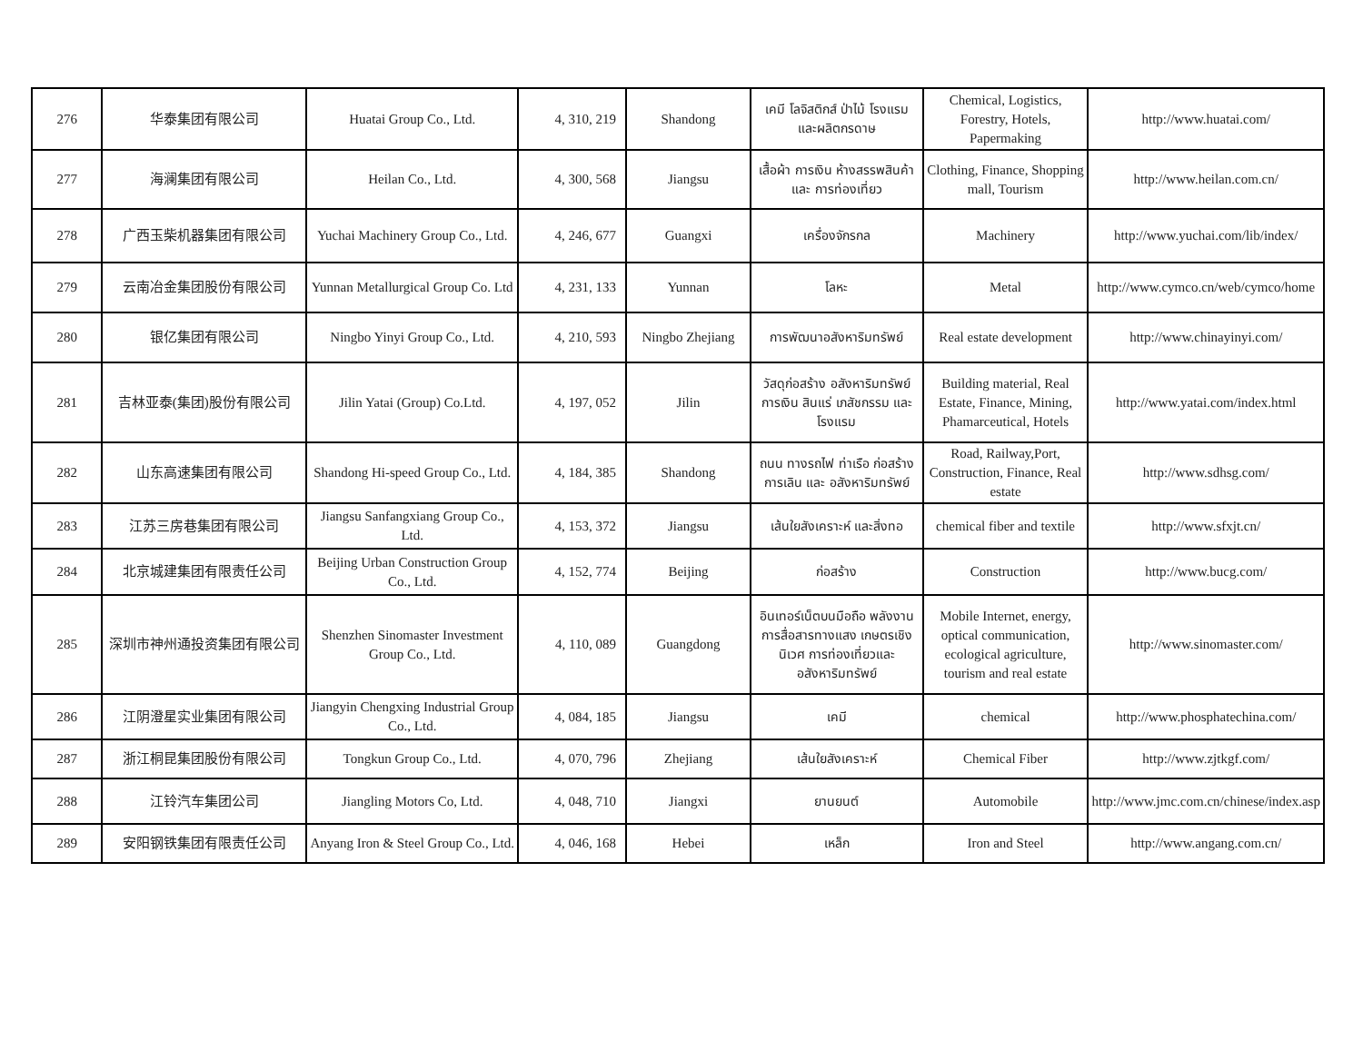| 276 | 华泰集团有限公司 | Huatai Group Co., Ltd. | 4, 310, 219 | Shandong | เคมี โลจิสติกส์ ป่าไม้ โรงแรม และผลิตกรดาษ | Chemical, Logistics, Forestry, Hotels, Papermaking | http://www.huatai.com/ |
| 277 | 海澜集团有限公司 | Heilan Co., Ltd. | 4, 300, 568 | Jiangsu | เสื้อผ้า การเงิน ห้างสรรพสินค้าและ การท่องเที่ยว | Clothing, Finance, Shopping mall, Tourism | http://www.heilan.com.cn/ |
| 278 | 广西玉柴机器集团有限公司 | Yuchai Machinery Group Co., Ltd. | 4, 246, 677 | Guangxi | เครื่องจักรกล | Machinery | http://www.yuchai.com/lib/index/ |
| 279 | 云南冶金集团股份有限公司 | Yunnan Metallurgical Group Co. Ltd | 4, 231, 133 | Yunnan | โลหะ | Metal | http://www.cymco.cn/web/cymco/home |
| 280 | 银亿集团有限公司 | Ningbo Yinyi Group Co., Ltd. | 4, 210, 593 | Ningbo Zhejiang | การพัฒนาอสังหาริมทรัพย์ | Real estate development | http://www.chinayinyi.com/ |
| 281 | 吉林亚泰(集团)股份有限公司 | Jilin Yatai (Group) Co.Ltd. | 4, 197, 052 | Jilin | วัสดุก่อสร้าง อสังหาริมทรัพย์ การเงิน สินแร่ เภสัชกรรม และโรงแรม | Building material, Real Estate, Finance, Mining, Phamarceutical, Hotels | http://www.yatai.com/index.html |
| 282 | 山东高速集团有限公司 | Shandong Hi-speed Group Co., Ltd. | 4, 184, 385 | Shandong | ถนน ทางรถไฟ ท่าเรือ ก่อสร้าง การเลิน และ อสังหาริมทรัพย์ | Road, Railway,Port, Construction, Finance, Real estate | http://www.sdhsg.com/ |
| 283 | 江苏三房巷集团有限公司 | Jiangsu Sanfangxiang Group Co., Ltd. | 4, 153, 372 | Jiangsu | เส้นใยสังเคราะห์ และสิ่งทอ | chemical fiber and textile | http://www.sfxjt.cn/ |
| 284 | 北京城建集团有限责任公司 | Beijing Urban Construction Group Co., Ltd. | 4, 152, 774 | Beijing | ก่อสร้าง | Construction | http://www.bucg.com/ |
| 285 | 深圳市神州通投资集团有限公司 | Shenzhen Sinomaster Investment Group Co., Ltd. | 4, 110, 089 | Guangdong | อินเทอร์เน็ตบนมือถือ พลังงาน การสื่อสารทางแสง เกษตรเชิงนิเวศ การท่องเที่ยวและ อสังหาริมทรัพย์ | Mobile Internet, energy, optical communication, ecological agriculture, tourism and real estate | http://www.sinomaster.com/ |
| 286 | 江阴澄星实业集团有限公司 | Jiangyin Chengxing Industrial Group Co., Ltd. | 4, 084, 185 | Jiangsu | เคมี | chemical | http://www.phosphatechina.com/ |
| 287 | 浙江桐昆集团股份有限公司 | Tongkun Group Co., Ltd. | 4, 070, 796 | Zhejiang | เส้นใยสังเคราะห์ | Chemical Fiber | http://www.zjtkgf.com/ |
| 288 | 江铃汽车集团公司 | Jiangling Motors Co, Ltd. | 4, 048, 710 | Jiangxi | ยานยนต์ | Automobile | http://www.jmc.com.cn/chinese/index.asp |
| 289 | 安阳钢铁集团有限责任公司 | Anyang Iron & Steel Group Co., Ltd. | 4, 046, 168 | Hebei | เหล็ก | Iron and Steel | http://www.angang.com.cn/ |